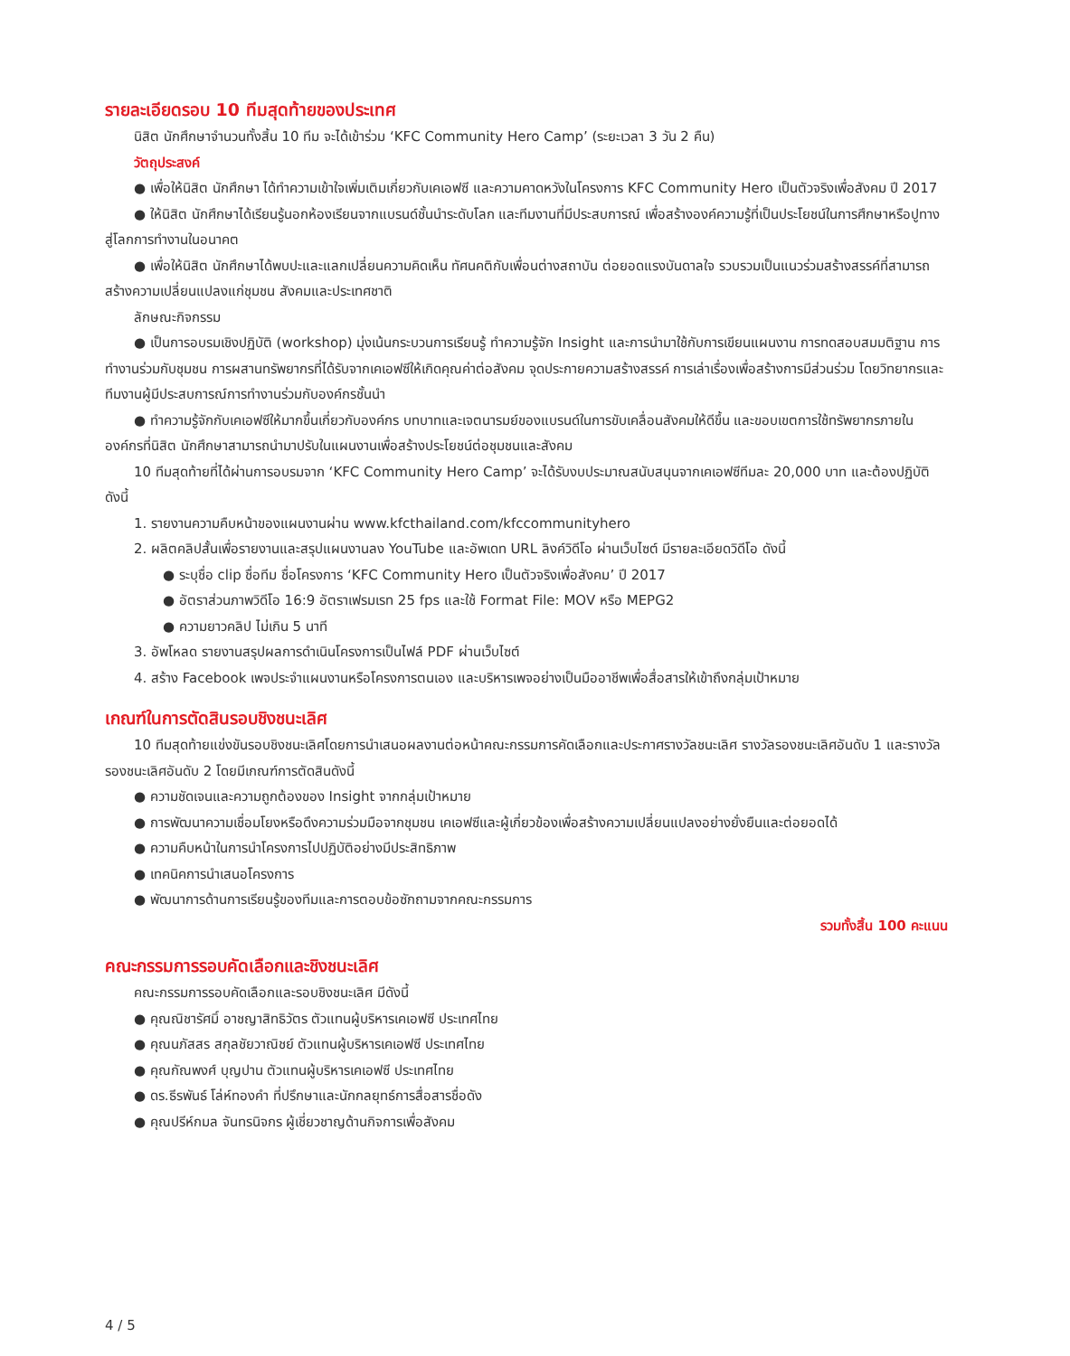รายละเอียดรอบ 10 ทีมสุดท้ายของประเทศ
นิสิต นักศึกษาจำนวนทั้งสิ้น 10 ทีม จะได้เข้าร่วม ‘KFC Community Hero Camp’ (ระยะเวลา 3 วัน 2 คืน)
วัตถุประสงค์
● เพื่อให้นิสิต นักศึกษา ได้ทำความเข้าใจเพิ่มเติมเกี่ยวกับเคเอฟซี และความคาดหวังในโครงการ KFC Community Hero เป็นตัวจริงเพื่อสังคม ปี 2017
● ให้นิสิต นักศึกษาได้เรียนรู้นอกห้องเรียนจากแบรนด์ชั้นนำระดับโลก และทีมงานที่มีประสบการณ์ เพื่อสร้างองค์ความรู้ที่เป็นประโยชน์ในการศึกษาหรือปูทางสู่โลกการทำงานในอนาคต
● เพื่อให้นิสิต นักศึกษาได้พบปะและแลกเปลี่ยนความคิดเห็น ทัศนคติกับเพื่อนต่างสถาบัน ต่อยอดแรงบันดาลใจ รวบรวมเป็นแนวร่วมสร้างสรรค์ที่สามารถสร้างความเปลี่ยนแปลงแก่ชุมชน สังคมและประเทศชาติ
ลักษณะกิจกรรม
● เป็นการอบรมเชิงปฏิบัติ (workshop) มุ่งเน้นกระบวนการเรียนรู้ ทำความรู้จัก Insight และการนำมาใช้กับการเขียนแผนงาน การทดสอบสมมติฐาน การทำงานร่วมกับชุมชน การผสานทรัพยากรที่ได้รับจากเคเอฟซีให้เกิดคุณค่าต่อสังคม จุดประกายความสร้างสรรค์ การเล่าเรื่องเพื่อสร้างการมีส่วนร่วม โดยวิทยากรและทีมงานผู้มีประสบการณ์การทำงานร่วมกับองค์กรชั้นนำ
● ทำความรู้จักกับเคเอฟซีให้มากขึ้นเกี่ยวกับองค์กร บทบาทและเจตนารมย์ของแบรนด์ในการขับเคลื่อนสังคมให้ดีขึ้น และขอบเขตการใช้ทรัพยากรภายในองค์กรที่นิสิต นักศึกษาสามารถนำมาปรับในแผนงานเพื่อสร้างประโยชน์ต่อชุมชนและสังคม
10 ทีมสุดท้ายที่ได้ผ่านการอบรมจาก ‘KFC Community Hero Camp’ จะได้รับงบประมาณสนับสนุนจากเคเอฟซีทีมละ 20,000 บาท และต้องปฏิบัติ ดังนี้
1. รายงานความคืบหน้าของแผนงานผ่าน www.kfcthailand.com/kfccommunityhero
2. ผลิตคลิปสั้นเพื่อรายงานและสรุปแผนงานลง YouTube และอัพเดท URL ลิงค์วิดีโอ ผ่านเว็บไซต์ มีรายละเอียดวิดีโอ ดังนี้
● ระบุชื่อ clip ชื่อทีม ชื่อโครงการ ‘KFC Community Hero เป็นตัวจริงเพื่อสังคม’ ปี 2017
● อัตราส่วนภาพวิดีโอ 16:9 อัตราเฟรมเรท 25 fps และใช้ Format File: MOV หรือ MEPG2
● ความยาวคลิป ไม่เกิน 5 นาที
3. อัพโหลด รายงานสรุปผลการดำเนินโครงการเป็นไฟล์ PDF ผ่านเว็บไซต์
4. สร้าง Facebook เพจประจำแผนงานหรือโครงการตนเอง และบริหารเพจอย่างเป็นมืออาชีพเพื่อสื่อสารให้เข้าถึงกลุ่มเป้าหมาย
เกณฑ์ในการตัดสินรอบชิงชนะเลิศ
10 ทีมสุดท้ายแข่งขันรอบชิงชนะเลิศโดยการนำเสนอผลงานต่อหน้าคณะกรรมการคัดเลือกและประกาศรางวัลชนะเลิศ รางวัลรองชนะเลิศอันดับ 1 และรางวัลรองชนะเลิศอันดับ 2 โดยมีเกณฑ์การตัดสินดังนี้
● ความชัดเจนและความถูกต้องของ Insight จากกลุ่มเป้าหมาย
● การพัฒนาความเชื่อมโยงหรือดึงความร่วมมือจากชุมชน เคเอฟซีและผู้เกี่ยวข้องเพื่อสร้างความเปลี่ยนแปลงอย่างยั่งยืนและต่อยอดได้
● ความคืบหน้าในการนำโครงการไปปฏิบัติอย่างมีประสิทธิภาพ
● เทคนิคการนำเสนอโครงการ
● พัฒนาการด้านการเรียนรู้ของทีมและการตอบข้อซักถามจากคณะกรรมการ
รวมทั้งสิ้น 100 คะแนน
คณะกรรมการรอบคัดเลือกและชิงชนะเลิศ
คณะกรรมการรอบคัดเลือกและรอบชิงชนะเลิศ มีดังนี้
● คุณณิชารัศมิ์ อาชญาสิทธิวัตร ตัวแทนผู้บริหารเคเอฟซี ประเทศไทย
● คุณนภัสสร สกุลชัยวาณิชย์ ตัวแทนผู้บริหารเคเอฟซี ประเทศไทย
● คุณกัณพงศ์ บุญปาน ตัวแทนผู้บริหารเคเอฟซี ประเทศไทย
● ดร.ธีรพันธ์ โล่ห์ทองคำ ที่ปรึกษาและนักกลยุทธ์การสื่อสารชื่อดัง
● คุณปรีห์กมล จันทรนิจกร ผู้เชี่ยวชาญด้านกิจการเพื่อสังคม
4 / 5